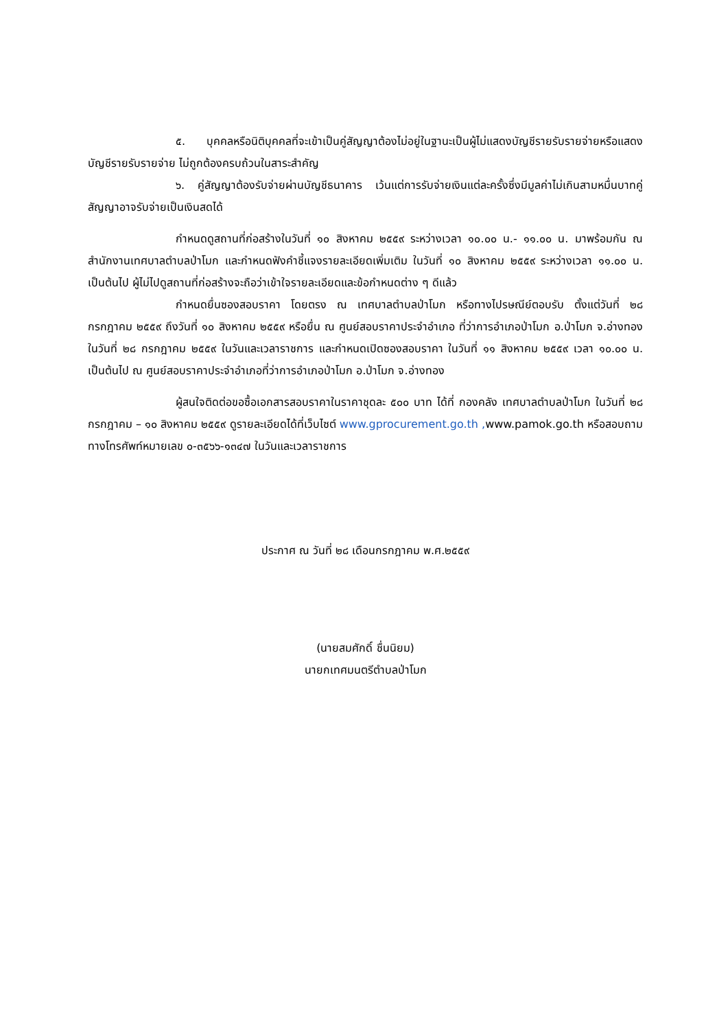๕. บุคคลหรือนิติบุคคลที่จะเข้าเป็นคู่สัญญาต้องไม่อยู่ในฐานะเป็นผู้ไม่แสดงบัญชีรายรับรายจ่ายหรือแสดงบัญชีรายรับรายจ่าย ไม่ถูกต้องครบถ้วนในสาระสำคัญ
๖. คู่สัญญาต้องรับจ่ายผ่านบัญชีธนาคาร เว้นแต่การรับจ่ายเงินแต่ละครั้งซึ่งมีมูลค่าไม่เกินสามหมื่นบาทคู่สัญญาอาจรับจ่ายเป็นเงินสดได้
กำหนดดูสถานที่ก่อสร้างในวันที่ ๑๐ สิงหาคม ๒๕๕๙ ระหว่างเวลา ๑๐.๐๐ น.- ๑๑.๐๐ น. มาพร้อมกัน ณ สำนักงานเทศบาลตำบลป่าโมก และกำหนดฟังคำชี้แจงรายละเอียดเพิ่มเติม ในวันที่ ๑๐ สิงหาคม ๒๕๕๙ ระหว่างเวลา ๑๑.๐๐ น. เป็นต้นไป ผู้ไม่ไปดูสถานที่ก่อสร้างจะถือว่าเข้าใจรายละเอียดและข้อกำหนดต่าง ๆ ดีแล้ว
กำหนดยื่นซองสอบราคา โดยตรง ณ เทศบาลตำบลป่าโมก หรือทางไปรษณีย์ตอบรับ ตั้งแต่วันที่ ๒๘ กรกฎาคม ๒๕๕๙ ถึงวันที่ ๑๐ สิงหาคม ๒๕๕๙ หรือยื่น ณ ศูนย์สอบราคาประจำอำเภอ ที่ว่าการอำเภอป่าโมก อ.ป่าโมก จ.อ่างทอง ในวันที่ ๒๘ กรกฎาคม ๒๕๕๙ ในวันและเวลาราชการ และกำหนดเปิดซองสอบราคา ในวันที่ ๑๑ สิงหาคม ๒๕๕๙ เวลา ๑๐.๐๐ น. เป็นต้นไป ณ ศูนย์สอบราคาประจำอำเภอที่ว่าการอำเภอป่าโมก อ.ป่าโมก จ.อ่างทอง
ผู้สนใจติดต่อขอซื้อเอกสารสอบราคาในราคาชุดละ ๕๐๐ บาท ได้ที่ กองคลัง เทศบาลตำบลป่าโมก ในวันที่ ๒๘ กรกฎาคม – ๑๐ สิงหาคม ๒๕๕๙ ดูรายละเอียดได้ที่เว็บไซต์ www.gprocurement.go.th , www.pamok.go.th หรือสอบถามทางโทรศัพท์หมายเลข ๐-๓๕๖๖-๑๓๔๗ ในวันและเวลาราชการ
ประกาศ ณ วันที่ ๒๘ เดือนกรกฎาคม พ.ศ.๒๕๕๙
(นายสมศักดิ์ ชื่นนิยม)
นายกเทศมนตรีตำบลป่าโมก